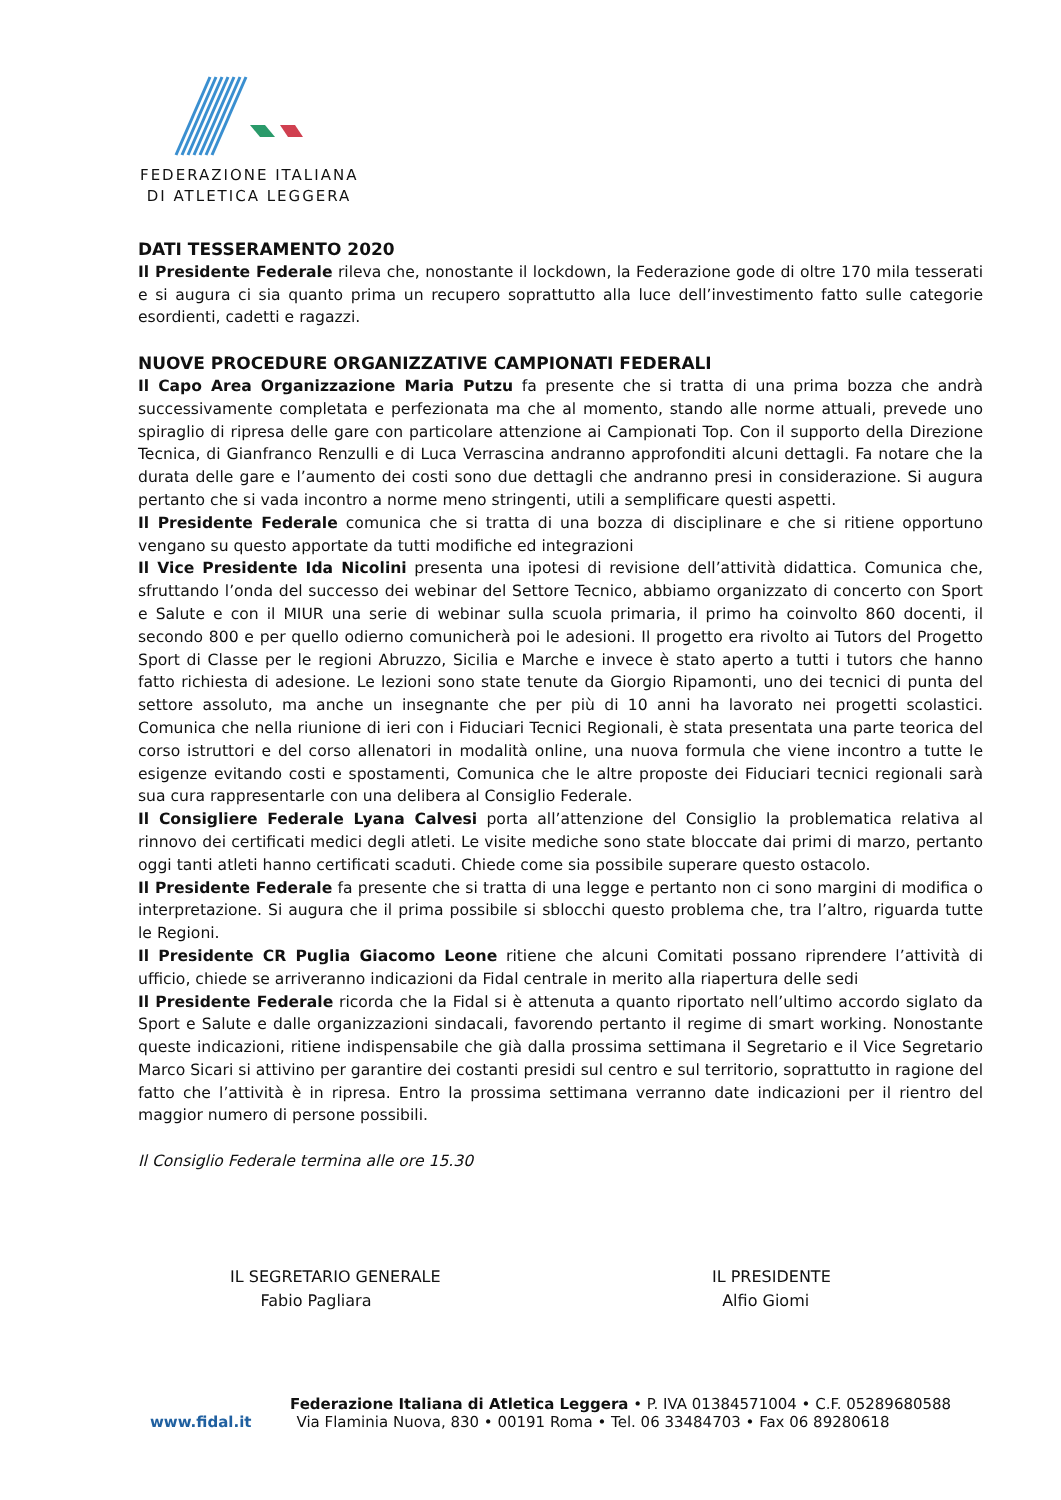FEDERAZIONE ITALIANA
DI ATLETICA LEGGERA
DATI TESSERAMENTO 2020
Il Presidente Federale rileva che, nonostante il lockdown, la Federazione gode di oltre 170 mila tesserati e si augura ci sia quanto prima un recupero soprattutto alla luce dell’investimento fatto sulle categorie esordienti, cadetti e ragazzi.
NUOVE PROCEDURE ORGANIZZATIVE CAMPIONATI FEDERALI
Il Capo Area Organizzazione Maria Putzu fa presente che si tratta di una prima bozza che andrà successivamente completata e perfezionata ma che al momento, stando alle norme attuali, prevede uno spiraglio di ripresa delle gare con particolare attenzione ai Campionati Top. Con il supporto della Direzione Tecnica, di Gianfranco Renzulli e di Luca Verrascina andranno approfonditi alcuni dettagli. Fa notare che la durata delle gare e l’aumento dei costi sono due dettagli che andranno presi in considerazione. Si augura pertanto che si vada incontro a norme meno stringenti, utili a semplificare questi aspetti.
Il Presidente Federale comunica che si tratta di una bozza di disciplinare e che si ritiene opportuno vengano su questo apportate da tutti modifiche ed integrazioni
Il Vice Presidente Ida Nicolini presenta una ipotesi di revisione dell’attività didattica. Comunica che, sfruttando l’onda del successo dei webinar del Settore Tecnico, abbiamo organizzato di concerto con Sport e Salute e con il MIUR una serie di webinar sulla scuola primaria, il primo ha coinvolto 860 docenti, il secondo 800 e per quello odierno comunicherà poi le adesioni. Il progetto era rivolto ai Tutors del Progetto Sport di Classe per le regioni Abruzzo, Sicilia e Marche e invece è stato aperto a tutti i tutors che hanno fatto richiesta di adesione. Le lezioni sono state tenute da Giorgio Ripamonti, uno dei tecnici di punta del settore assoluto, ma anche un insegnante che per più di 10 anni ha lavorato nei progetti scolastici. Comunica che nella riunione di ieri con i Fiduciari Tecnici Regionali, è stata presentata una parte teorica del corso istruttori e del corso allenatori in modalità online, una nuova formula che viene incontro a tutte le esigenze evitando costi e spostamenti, Comunica che le altre proposte dei Fiduciari tecnici regionali sarà sua cura rappresentarle con una delibera al Consiglio Federale.
Il Consigliere Federale Lyana Calvesi porta all’attenzione del Consiglio la problematica relativa al rinnovo dei certificati medici degli atleti. Le visite mediche sono state bloccate dai primi di marzo, pertanto oggi tanti atleti hanno certificati scaduti. Chiede come sia possibile superare questo ostacolo.
Il Presidente Federale fa presente che si tratta di una legge e pertanto non ci sono margini di modifica o interpretazione. Si augura che il prima possibile si sblocchi questo problema che, tra l’altro, riguarda tutte le Regioni.
Il Presidente CR Puglia Giacomo Leone ritiene che alcuni Comitati possano riprendere l’attività di ufficio, chiede se arriveranno indicazioni da Fidal centrale in merito alla riapertura delle sedi
Il Presidente Federale ricorda che la Fidal si è attenuta a quanto riportato nell’ultimo accordo siglato da Sport e Salute e dalle organizzazioni sindacali, favorendo pertanto il regime di smart working. Nonostante queste indicazioni, ritiene indispensabile che già dalla prossima settimana il Segretario e il Vice Segretario Marco Sicari si attivino per garantire dei costanti presidi sul centro e sul territorio, soprattutto in ragione del fatto che l’attività è in ripresa. Entro la prossima settimana verranno date indicazioni per il rientro del maggior numero di persone possibili.
Il Consiglio Federale termina alle ore 15.30
IL SEGRETARIO GENERALE
Fabio Pagliara
IL PRESIDENTE
Alfio Giomi
Federazione Italiana di Atletica Leggera • P. IVA 01384571004 • C.F. 05289680588
www.fidal.it Via Flaminia Nuova, 830 • 00191 Roma • Tel. 06 33484703 • Fax 06 89280618